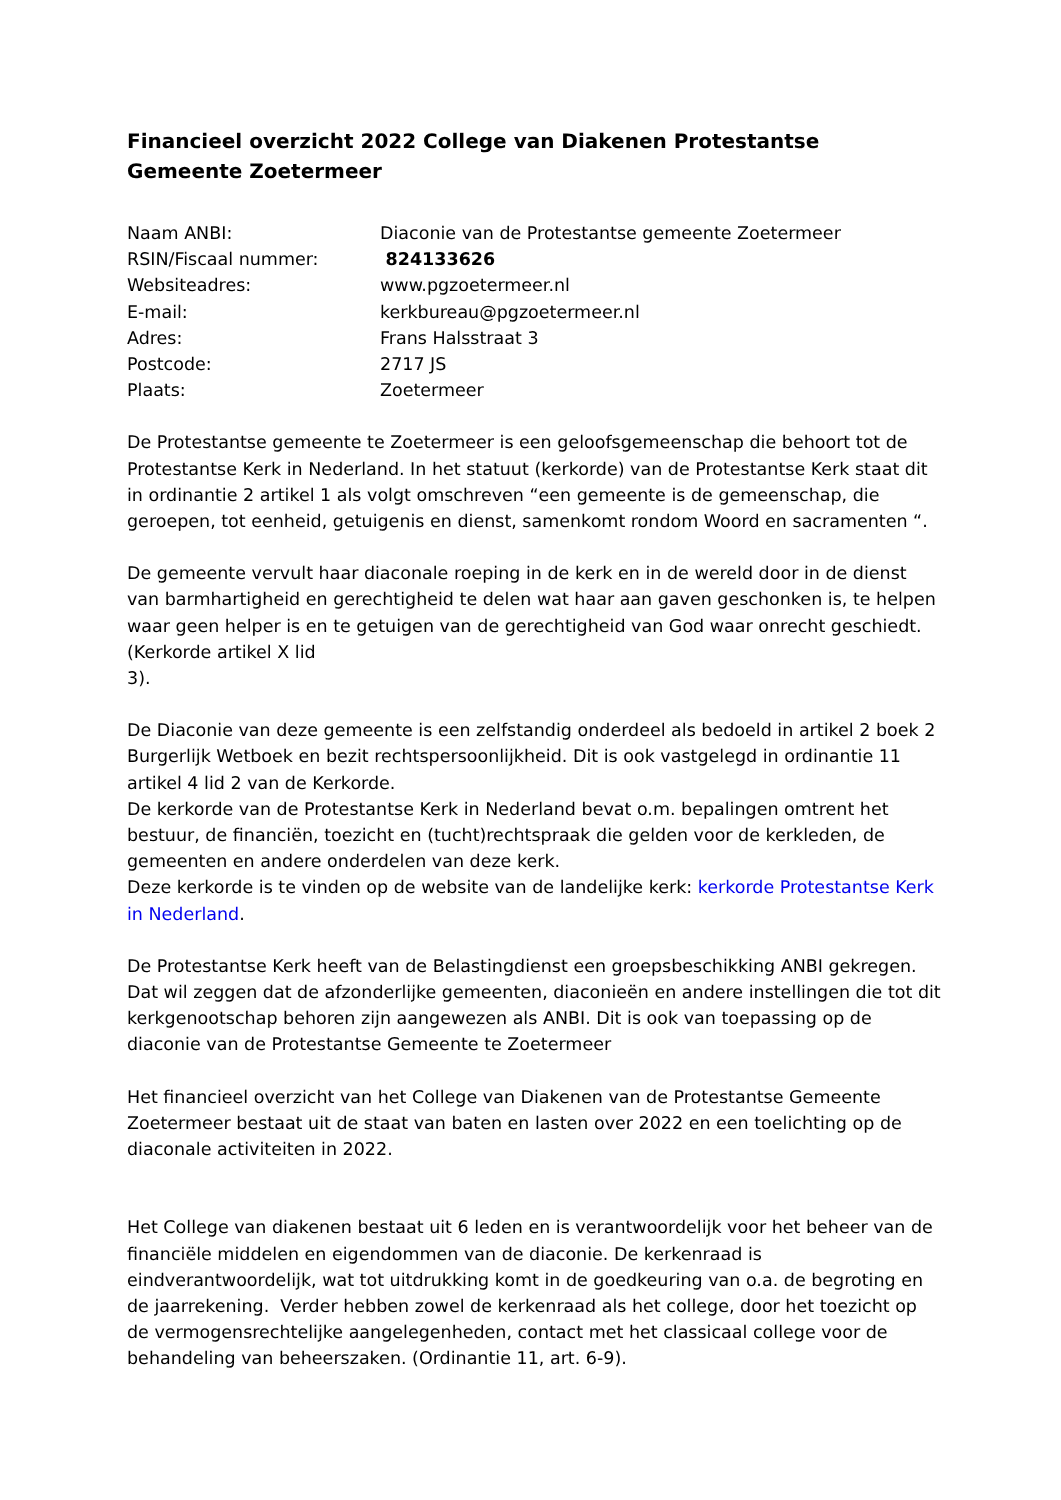Financieel overzicht 2022 College van Diakenen Protestantse Gemeente Zoetermeer
| Naam ANBI: | Diaconie van de Protestantse gemeente Zoetermeer |
| RSIN/Fiscaal nummer: | 824133626 |
| Websiteadres: | www.pgzoetermeer.nl |
| E-mail: | kerkbureau@pgzoetermeer.nl |
| Adres: | Frans Halsstraat 3 |
| Postcode: | 2717 JS |
| Plaats: | Zoetermeer |
De Protestantse gemeente te Zoetermeer is een geloofsgemeenschap die behoort tot de Protestantse Kerk in Nederland. In het statuut (kerkorde) van de Protestantse Kerk staat dit in ordinantie 2 artikel 1 als volgt omschreven “een gemeente is de gemeenschap, die geroepen, tot eenheid, getuigenis en dienst, samenkomt rondom Woord en sacramenten “.
De gemeente vervult haar diaconale roeping in de kerk en in de wereld door in de dienst van barmhartigheid en gerechtigheid te delen wat haar aan gaven geschonken is, te helpen waar geen helper is en te getuigen van de gerechtigheid van God waar onrecht geschiedt.
(Kerkorde artikel X lid
3).
De Diaconie van deze gemeente is een zelfstandig onderdeel als bedoeld in artikel 2 boek 2 Burgerlijk Wetboek en bezit rechtspersoonlijkheid. Dit is ook vastgelegd in ordinantie 11 artikel 4 lid 2 van de Kerkorde.
De kerkorde van de Protestantse Kerk in Nederland bevat o.m. bepalingen omtrent het bestuur, de financiën, toezicht en (tucht)rechtspraak die gelden voor de kerkleden, de gemeenten en andere onderdelen van deze kerk.
Deze kerkorde is te vinden op de website van de landelijke kerk: kerkorde Protestantse Kerk in Nederland.
De Protestantse Kerk heeft van de Belastingdienst een groepsbeschikking ANBI gekregen. Dat wil zeggen dat de afzonderlijke gemeenten, diaconieën en andere instellingen die tot dit kerkgenootschap behoren zijn aangewezen als ANBI. Dit is ook van toepassing op de diaconie van de Protestantse Gemeente te Zoetermeer
Het financieel overzicht van het College van Diakenen van de Protestantse Gemeente Zoetermeer bestaat uit de staat van baten en lasten over 2022 en een toelichting op de diaconale activiteiten in 2022.
Het College van diakenen bestaat uit 6 leden en is verantwoordelijk voor het beheer van de financiële middelen en eigendommen van de diaconie. De kerkenraad is eindverantwoordelijk, wat tot uitdrukking komt in de goedkeuring van o.a. de begroting en de jaarrekening. Verder hebben zowel de kerkenraad als het college, door het toezicht op de vermogensrechtelijke aangelegenheden, contact met het classicaal college voor de behandeling van beheerszaken. (Ordinantie 11, art. 6-9).